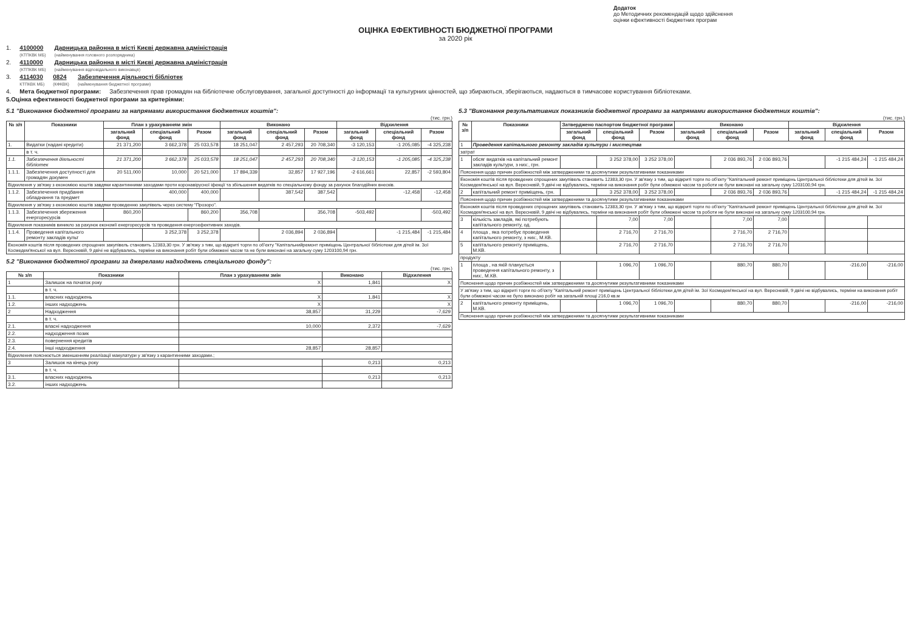Додаток
до Методичних рекомендацій щодо здійснення
оцінки ефективності бюджетних програм
ОЦІНКА ЕФЕКТИВНОСТІ БЮДЖЕТНОЇ ПРОГРАМИ
за 2020 рік
1. 4100000
(КТПКВК МБ) Дарницька районна в місті Києві державна адміністрація
(найменування головного розпорядника)
2. 4110000
(КТПКВК МБ) Дарницька районна в місті Києві державна адміністрація
(найменування відповідального виконавця)
3. 4114030
КТПКВК МБ) 0824
(КФКВК) Забезпечення діяльності бібліотек
(найменування бюджетної програми)
4. Мета бюджетної програми: Забезпечення прав громадян на бібліотечне обслуговування, загальної доступності до інформації та культурних цінностей, що збираються, зберігаються, надаються в тимчасове користування бібліотеками.
5.Оцінка ефективності бюджетної програми за критеріями:
5.1 "Виконання бюджетної програми за напрямами використання бюджетних коштів":
(тис. грн.)
| № з/п | Показники | План з урахуванням змін | | | Виконано | | | Відхилення | | |
| --- | --- | --- | --- | --- | --- | --- | --- | --- | --- | --- |
| | | загальний фонд | спеціальний фонд | Разом | загальний фонд | спеціальний фонд | Разом | загальний фонд | спеціальний фонд | Разом |
| 1. | Видатки (надані кредити) | 21 371,200 | 3 662,378 | 25 033,578 | 18 251,047 | 2 457,293 | 20 708,340 | -3 120,153 | -1 205,085 | -4 325,238 |
| | в т. ч. | | | | | | | | | |
| 1.1. | Забезпечення діяльності бібліотек | 21 371,200 | 3 662,378 | 25 033,578 | 18 251,047 | 2 457,293 | 20 708,340 | -3 120,153 | -1 205,085 | -4 325,238 |
| 1.1.1. | Забезпечення доступності для громадян докумен | 20 511,000 | 10,000 | 20 521,000 | 17 894,339 | 32,857 | 17 927,196 | -2 616,661 | 22,857 | -2 593,804 |
| Відхилення у зв'язку з економією коштів завдяки карантинними заходами проти коронавірусної іфекції та збільшення видатків по спеціальному фонду за рахунок благодійних внесків. | | | | | | | | | | |
| 1.1.2. | Забезпечення придбання обладнання та предмет | | 400,000 | 400,000 | | 387,542 | 387,542 | | -12,458 | -12,458 |
| Відхилення у зв'язку з економією коштів завдяки проведенню закупівель через систему "Прозоро". | | | | | | | | | | |
| 1.1.3. | Забезпечення збереження енергоресурсів | 860,200 | | 860,200 | 356,708 | | 356,708 | -503,492 | | -503,492 |
| Відхилення показників виникло за рахунок економії енергоресурсів та проведення енергоефективних заходів. | | | | | | | | | | |
| 1.1.4. | Проведення капітального ремонту закладів культ | | 3 252,378 | 3 252,378 | | 2 036,894 | 2 036,894 | | -1 215,484 | -1 215,484 |
| Економія коштів після проведених спрощених закупівель становить 12383,30 грн. У зв'язку з тим, що відкриті торги по об'єкту "Капітальнийремонт приміщень Центральної бібліотеки для дітей ім. Зої Космедем'янської на вул. Вересневій, 9 двічі не відбувались, терміни на виконання робіт були обмежені часом та не були виконані на загальну суму 1203100,94 грн. | | | | | | | | | | |
5.2 "Виконання бюджетної програми за джерелами надходжень спеціального фонду":
(тис. грн.)
| № з/п | Показники | План з урахуванням змін | Виконано | Відхилення |
| --- | --- | --- | --- | --- |
| 1 | Залишок на початок року | X | 1,841 | X |
| | в т. ч. | | | |
| 1.1. | власних надходжень | X | 1,841 | X |
| 1.2. | інших надходжень | X | | X |
| 2 | Надходження | 38,857 | 31,229 | -7,629 |
| | в т. ч. | | | |
| 2.1. | власні надходження | 10,000 | 2,372 | -7,629 |
| 2.2. | надходження позик | | | |
| 2.3. | повернення кредитів | | | |
| 2.4. | інші надходження | 28,857 | 28,857 | |
| Відхилення пояснюється зменшенням реалізації макулатури у зв'язку з карантинними заходами.; | | | | |
| 3 | Залишок на кінець року | | 0,213 | 0,213 |
| | в т. ч. | | | |
| 3.1. | власних надходжень | | 0,213 | 0,213 |
| 3.2. | інших надходжень | | | |
5.3 "Виконання результативних показників бюджетної програми за напрямами використання бюджетних коштів":
(тис. грн.)
| № з/п | Показники | Затверджено паспортом бюджетної програми | | | Виконано | | | Відхилення | | |
| --- | --- | --- | --- | --- | --- | --- | --- | --- | --- | --- |
| | | загальний фонд | спеціальний фонд | Разом | загальний фонд | спеціальний фонд | Разом | загальний фонд | спеціальний фонд | Разом |
| 1 | Проведення капітального ремонту закладів культури і мистецтва | | | | | | | | | |
| затрат | | | | | | | | | | |
| 1 | обсяг видатків на капітальний ремонт закладів культури, з них:, грн. | | 3 252 378,00 | 3 252 378,00 | | 2 036 893,76 | 2 036 893,76 | | -1 215 484,24 | -1 215 484,24 |
| Пояснення щодо причин розбіжностей між затвердженими та досягнутими результативними показниками | | | | | | | | | | |
| Економія коштів після проведених спрощених закупівель становить 12383,30 грн. У зв'язку з тим, що відкриті торги по об'єкту "Капітальний ремонт приміщень Центральної бібліотеки для дітей ім. Зої Космедем'янської на вул. Вересневій, 9 двічі не відбувались, терміни на виконання робіт були обмежені часом та роботи не були виконані на загальну суму 1203100,94 грн. | | | | | | | | | | |
| 2 | капітальний ремонт приміщень, грн. | | 3 252 378,00 | 3 252 378,00 | | 2 036 893,76 | 2 036 893,76 | | -1 215 484,24 | -1 215 484,24 |
| Пояснення щодо причин розбіжностей між затвердженими та досягнутими результативними показниками | | | | | | | | | | |
| Економія коштів після проведених спрощених закупівель становить 12383,30 грн. У зв'язку з тим, що відкриті торги по об'єкту "Капітальний ремонт приміщень Центральної бібліотеки для дітей ім. Зої Космедем'янської на вул. Вересневій, 9 двічі не відбувались, терміни на виконання робіт були обмежені часом та роботи не були виконані на загальну суму 1203100,94 грн. | | | | | | | | | | |
| 3 | кількість закладів, які потребують капітального ремонту, од. | | 7,00 | 7,00 | | 7,00 | 7,00 | | | |
| 4 | площа , яка потребує проведення капітального ремонту, з них:, М.КВ. | | 2 716,70 | 2 716,70 | | 2 716,70 | 2 716,70 | | | |
| 5 | капітального ремонту приміщень, М.КВ. | | 2 716,70 | 2 716,70 | | 2 716,70 | 2 716,70 | | | |
| продукту | | | | | | | | | | |
| 1 | площа , на якій планується проведення капітального ремонту, з них:, М.КВ. | | 1 096,70 | 1 096,70 | | 880,70 | 880,70 | | -216,00 | -216,00 |
| Пояснення щодо причин розбіжностей між затвердженими та досягнутими результативними показниками | | | | | | | | | | |
| У зв'язку з тим, що відкриті торги по об'єкту "Капітальний ремонт приміщень Центральної бібліотеки для дітей ім. Зої Космедем'янської на вул. Вересневій, 9 двічі не відбувались, терміни на виконання робіт були обмежені часом не було виконано робіт на загальній площі 216,0 кв.м | | | | | | | | | | |
| 2 | капітального ремонту приміщень, М.КВ. | | 1 096,70 | 1 096,70 | | 880,70 | 880,70 | | -216,00 | -216,00 |
| Пояснення щодо причин розбіжностей між затвердженими та досягнутими результативними показниками | | | | | | | | | | |